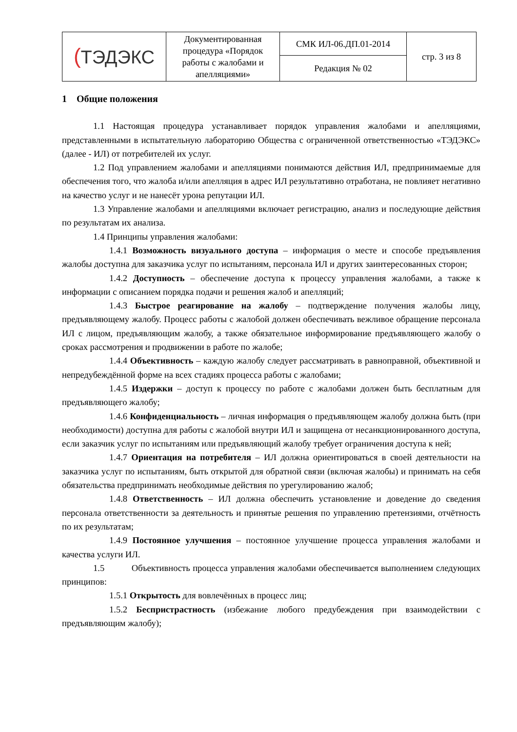| ( ТЭДЭКС | Документированная процедура «Порядок работы с жалобами и апелляциями» | СМК ИЛ-06.ДП.01-2014 | стр. 3 из 8 |
| | | Редакция № 02 | |
1 Общие положения
1.1 Настоящая процедура устанавливает порядок управления жалобами и апелляциями, представленными в испытательную лабораторию Общества с ограниченной ответственностью «ТЭДЭКС» (далее - ИЛ) от потребителей их услуг.
1.2 Под управлением жалобами и апелляциями понимаются действия ИЛ, предпринимаемые для обеспечения того, что жалоба и/или апелляция в адрес ИЛ результативно отработана, не повлияет негативно на качество услуг и не нанесёт урона репутации ИЛ.
1.3 Управление жалобами и апелляциями включает регистрацию, анализ и последующие действия по результатам их анализа.
1.4 Принципы управления жалобами:
1.4.1 Возможность визуального доступа – информация о месте и способе предъявления жалобы доступна для заказчика услуг по испытаниям, персонала ИЛ и других заинтересованных сторон;
1.4.2 Доступность – обеспечение доступа к процессу управления жалобами, а также к информации с описанием порядка подачи и решения жалоб и апелляций;
1.4.3 Быстрое реагирование на жалобу – подтверждение получения жалобы лицу, предъявляющему жалобу. Процесс работы с жалобой должен обеспечивать вежливое обращение персонала ИЛ с лицом, предъявляющим жалобу, а также обязательное информирование предъявляющего жалобу о сроках рассмотрения и продвижении в работе по жалобе;
1.4.4 Объективность – каждую жалобу следует рассматривать в равноправной, объективной и непредубеждённой форме на всех стадиях процесса работы с жалобами;
1.4.5 Издержки – доступ к процессу по работе с жалобами должен быть бесплатным для предъявляющего жалобу;
1.4.6 Конфиденциальность – личная информация о предъявляющем жалобу должна быть (при необходимости) доступна для работы с жалобой внутри ИЛ и защищена от несанкционированного доступа, если заказчик услуг по испытаниям или предъявляющий жалобу требует ограничения доступа к ней;
1.4.7 Ориентация на потребителя – ИЛ должна ориентироваться в своей деятельности на заказчика услуг по испытаниям, быть открытой для обратной связи (включая жалобы) и принимать на себя обязательства предпринимать необходимые действия по урегулированию жалоб;
1.4.8 Ответственность – ИЛ должна обеспечить установление и доведение до сведения персонала ответственности за деятельность и принятые решения по управлению претензиями, отчётность по их результатам;
1.4.9 Постоянное улучшения – постоянное улучшение процесса управления жалобами и качества услуги ИЛ.
1.5 Объективность процесса управления жалобами обеспечивается выполнением следующих принципов:
1.5.1 Открытость для вовлечённых в процесс лиц;
1.5.2 Беспристрастность (избежание любого предубеждения при взаимодействии с предъявляющим жалобу);